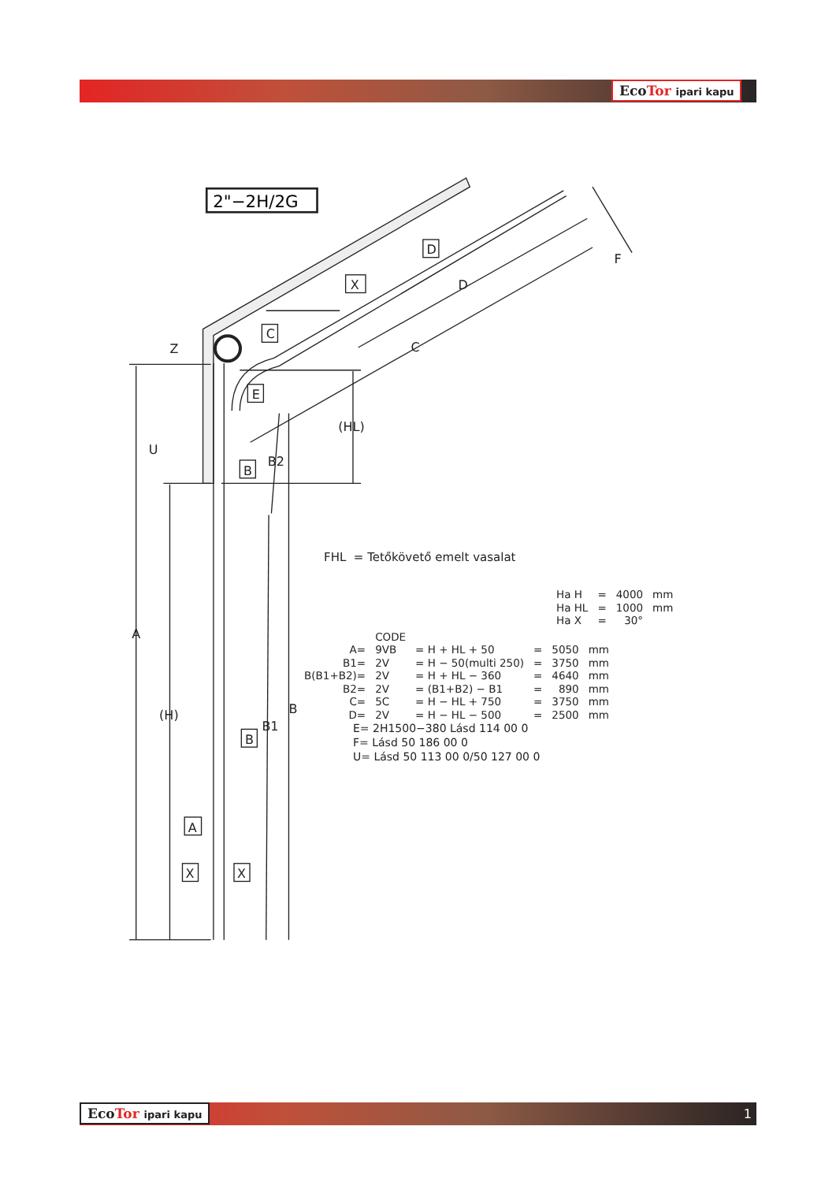2"−2H/2G
A
(H)
Z
U
(HL)
B2
B1
B
C
D
F
C
E
B
B
D
X
A
X
X
EcoTor ipari kapu
FHL = Tetőkövető emelt vasalat
| Ha H | = | 4000 | mm |
| Ha HL | = | 1000 | mm |
| Ha X | = | 30° | |
| | CODE | | | | |
| A= | 9VB | = H + HL + 50 | = | 5050 | mm |
| B1= | 2V | = H − 50(multi 250) | = | 3750 | mm |
| B(B1+B2)= | 2V | = H + HL − 360 | = | 4640 | mm |
| B2= | 2V | = (B1+B2) − B1 | = | 890 | mm |
| C= | 5C | = H − HL + 750 | = | 3750 | mm |
| D= | 2V | = H − HL − 500 | = | 2500 | mm |
E= 2H1500−380 Lásd 114 00 0
F= Lásd 50 186 00 0
U= Lásd 50 113 00 0/50 127 00 0
EcoTor ipari kapu 1